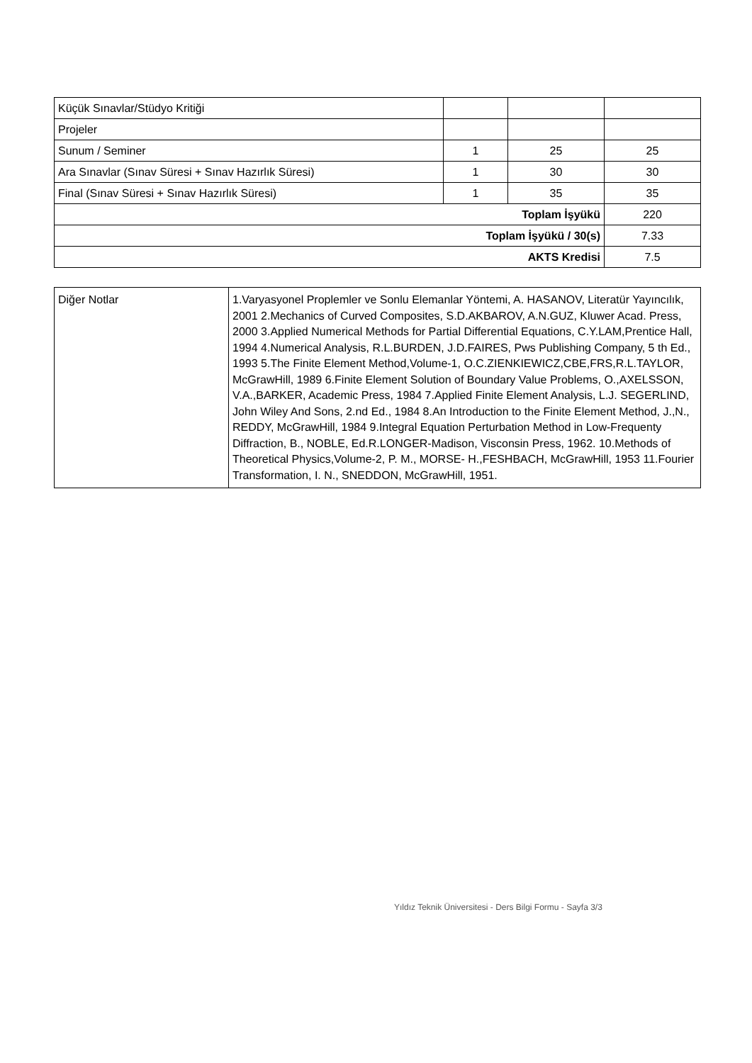| Küçük Sınavlar/Stüdyo Kritiği | | | |
| Projeler | | | |
| Sunum / Seminer | 1 | 25 | 25 |
| Ara Sınavlar (Sınav Süresi + Sınav Hazırlık Süresi) | 1 | 30 | 30 |
| Final (Sınav Süresi + Sınav Hazırlık Süresi) | 1 | 35 | 35 |
| Toplam İşyükü | | | 220 |
| Toplam İşyükü / 30(s) | | | 7.33 |
| AKTS Kredisi | | | 7.5 |
| Diğer Notlar | 1.Varyasyonel Proplemler ve Sonlu Elemanlar Yöntemi, A. HASANOV, Literatür Yayıncılık, 2001 2.Mechanics of Curved Composites, S.D.AKBAROV, A.N.GUZ, Kluwer Acad. Press, 2000 3.Applied Numerical Methods for Partial Differential Equations, C.Y.LAM,Prentice Hall, 1994 4.Numerical Analysis, R.L.BURDEN, J.D.FAIRES, Pws Publishing Company, 5 th Ed., 1993 5.The Finite Element Method,Volume-1, O.C.ZIENKIEWICZ,CBE,FRS,R.L.TAYLOR, McGrawHill, 1989 6.Finite Element Solution of Boundary Value Problems, O.,AXELSSON, V.A.,BARKER, Academic Press, 1984 7.Applied Finite Element Analysis, L.J. SEGERLIND, John Wiley And Sons, 2.nd Ed., 1984 8.An Introduction to the Finite Element Method, J.,N., REDDY, McGrawHill, 1984 9.Integral Equation Perturbation Method in Low-Frequenty Diffraction, B., NOBLE, Ed.R.LONGER-Madison, Visconsin Press, 1962. 10.Methods of Theoretical Physics,Volume-2, P. M., MORSE- H.,FESHBACH, McGrawHill, 1953 11.Fourier Transformation, I. N., SNEDDON, McGrawHill, 1951. |
Yıldız Teknik Üniversitesi - Ders Bilgi Formu - Sayfa 3/3